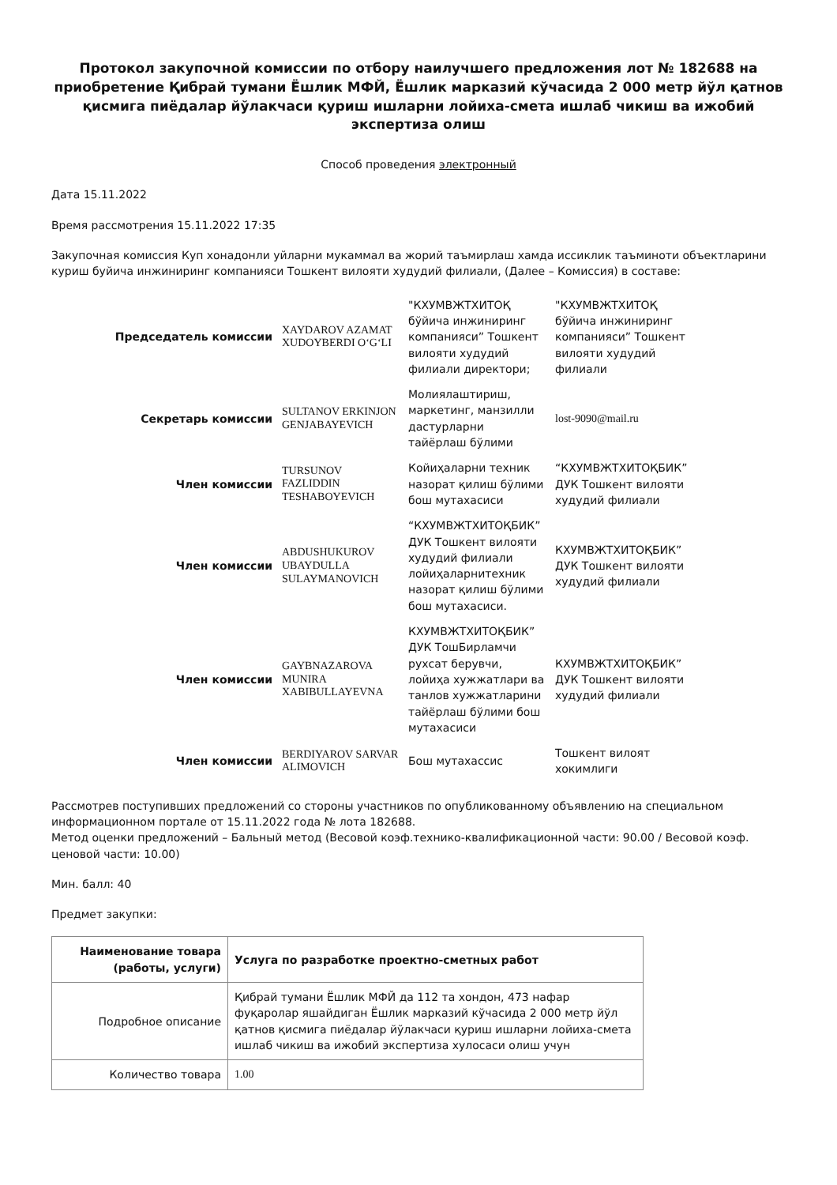Протокол закупочной комиссии по отбору наилучшего предложения лот № 182688 на приобретение Қибрай тумани Ёшлик МФЙ, Ёшлик марказий кўчасида 2 000 метр йўл қатнов қисмига пиёдалар йўлакчаси қуриш ишларни лойиха-смета ишлаб чикиш ва ижобий экспертиза олиш
Способ проведения электронный
Дата 15.11.2022
Время рассмотрения 15.11.2022 17:35
Закупочная комиссия Куп хонадонли уйларни мукаммал ва жорий таъмирлаш хамда иссиклик таъминоти объектларини куриш буйича инжиниринг компанияси Тошкент вилояти худудий филиали, (Далее – Комиссия) в составе:
| Председатель комиссии | XAYDAROV AZAMAT XUDOYBERDI O‘G‘LI | "КХУМВЖТХИТОҚ бўйича инжиниринг компанияси” Тошкент вилояти худудий филиали директори; | "КХУМВЖТХИТОҚ бўйича инжиниринг компанияси” Тошкент вилояти худудий филиали |
| Секретарь комиссии | SULTANOV ERKINJON GENJABAYEVICH | Молиялаштириш, маркетинг, манзилли дастурларни тайёрлаш бўлими | lost-9090@mail.ru |
| Член комиссии | TURSUNOV FAZLIDDIN TESHABOYEVICH | Койиҳаларни техник назорат қилиш бўлими бош мутахасиси | “КХУМВЖТХИТОҚБИК” ДУК Тошкент вилояти худудий филиали |
| Член комиссии | ABDUSHUKUROV UBAYDULLA SULAYMANOVICH | “КХУМВЖТХИТОҚБИК” ДУК Тошкент вилояти худудий филиали лойиҳаларнитехник назорат қилиш бўлими бош мутахасиси. | КХУМВЖТХИТОҚБИК” ДУК Тошкент вилояти худудий филиали |
| Член комиссии | GAYBNAZAROVA MUNIRA XABIBULLAYEVNA | КХУМВЖТХИТОҚБИК” ДУК ТошБирламчи рухсат берувчи, лойиҳа хужжатлари ва танлов хужжатларини тайёрлаш бўлими бош мутахасиси | КХУМВЖТХИТОҚБИК” ДУК Тошкент вилояти худудий филиали |
| Член комиссии | BERDIYAROV SARVAR ALIMOVICH | Бош мутахассис | Тошкент вилоят хокимлиги |
Рассмотрев поступивших предложений со стороны участников по опубликованному объявлению на специальном информационном портале от 15.11.2022 года № лота 182688.
Метод оценки предложений – Бальный метод (Весовой коэф.технико-квалификационной части: 90.00 / Весовой коэф. ценовой части: 10.00)
Мин. балл: 40
Предмет закупки:
| Наименование товара (работы, услуги) | Услуга по разработке проектно-сметных работ |
| --- | --- |
| Подробное описание | Қибрай тумани Ёшлик МФЙ да 112 та хондон, 473 нафар фуқаролар яшайдиган Ёшлик марказий кўчасида 2 000 метр йўл қатнов қисмига пиёдалар йўлакчаси қуриш ишларни лойиха-смета ишлаб чикиш ва ижобий экспертиза хулосаси олиш учун |
| Количество товара | 1.00 |